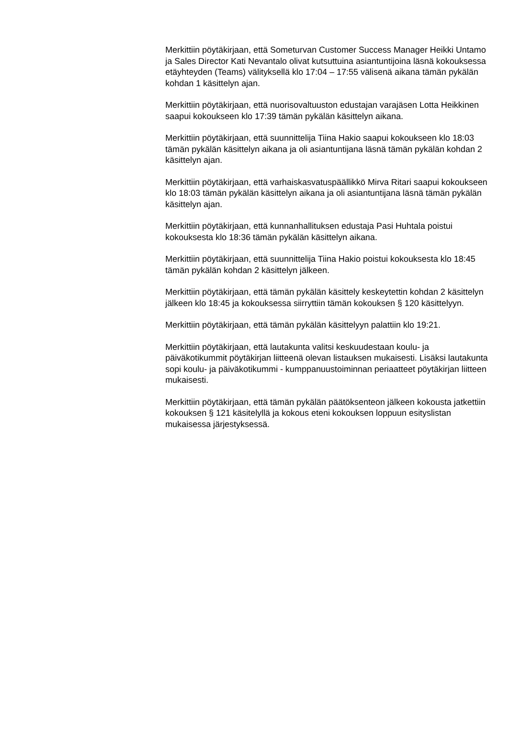Merkittiin pöytäkirjaan, että Someturvan Customer Success Manager Heikki Untamo ja Sales Director Kati Nevantalo olivat kutsuttuina asiantuntijoina läsnä kokouksessa etäyhteyden (Teams) välityksellä klo 17:04 – 17:55 välisenä aikana tämän pykälän kohdan 1 käsittelyn ajan.
Merkittiin pöytäkirjaan, että nuorisovaltuuston edustajan varajäsen Lotta Heikkinen saapui kokoukseen klo 17:39 tämän pykälän käsittelyn aikana.
Merkittiin pöytäkirjaan, että suunnittelija Tiina Hakio saapui kokoukseen klo 18:03 tämän pykälän käsittelyn aikana ja oli asiantuntijana läsnä tämän pykälän kohdan 2 käsittelyn ajan.
Merkittiin pöytäkirjaan, että varhaiskasvatuspäällikkö Mirva Ritari saapui kokoukseen klo 18:03 tämän pykälän käsittelyn aikana ja oli asiantuntijana läsnä tämän pykälän käsittelyn ajan.
Merkittiin pöytäkirjaan, että kunnanhallituksen edustaja Pasi Huhtala poistui kokouksesta klo 18:36 tämän pykälän käsittelyn aikana.
Merkittiin pöytäkirjaan, että suunnittelija Tiina Hakio poistui kokouksesta klo 18:45 tämän pykälän kohdan 2 käsittelyn jälkeen.
Merkittiin pöytäkirjaan, että tämän pykälän käsittely keskeytettin kohdan 2 käsittelyn jälkeen klo 18:45 ja kokouksessa siirryttiin tämän kokouksen § 120 käsittelyyn.
Merkittiin pöytäkirjaan, että tämän pykälän käsittelyyn palattiin klo 19:21.
Merkittiin pöytäkirjaan, että lautakunta valitsi keskuudestaan koulu- ja päiväkotikummit pöytäkirjan liitteenä olevan listauksen mukaisesti. Lisäksi lautakunta sopi koulu- ja päiväkotikummi - kumppanuustoiminnan periaatteet pöytäkirjan liitteen mukaisesti.
Merkittiin pöytäkirjaan, että tämän pykälän päätöksenteon jälkeen kokousta jatkettiin kokouksen § 121 käsitelyllä ja kokous eteni kokouksen loppuun esityslistan mukaisessa järjestyksessä.